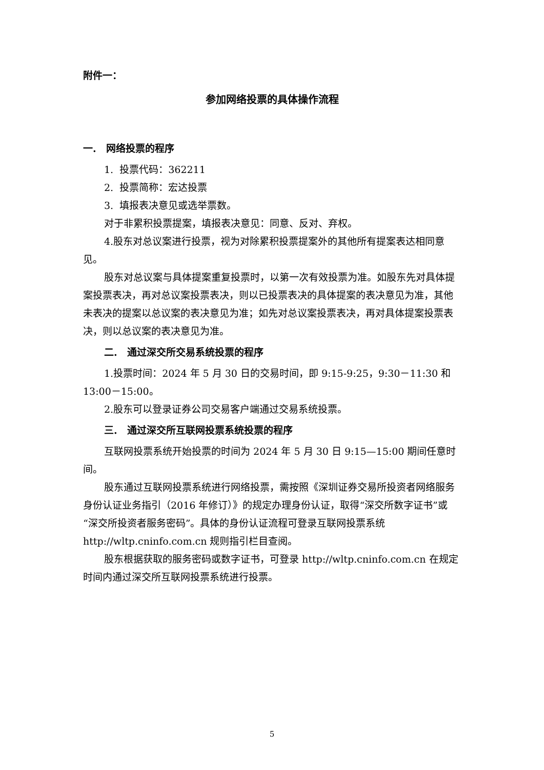附件一：
参加网络投票的具体操作流程
一. 网络投票的程序
1. 投票代码：362211
2. 投票简称：宏达投票
3. 填报表决意见或选举票数。
对于非累积投票提案，填报表决意见：同意、反对、弃权。
4.股东对总议案进行投票，视为对除累积投票提案外的其他所有提案表达相同意见。
股东对总议案与具体提案重复投票时，以第一次有效投票为准。如股东先对具体提案投票表决，再对总议案投票表决，则以已投票表决的具体提案的表决意见为准，其他未表决的提案以总议案的表决意见为准；如先对总议案投票表决，再对具体提案投票表决，则以总议案的表决意见为准。
二. 通过深交所交易系统投票的程序
1.投票时间：2024 年 5 月 30 日的交易时间，即 9:15-9:25，9:30－11:30 和 13:00－15:00。
2.股东可以登录证券公司交易客户端通过交易系统投票。
三. 通过深交所互联网投票系统投票的程序
互联网投票系统开始投票的时间为 2024 年 5 月 30 日 9:15—15:00 期间任意时间。
股东通过互联网投票系统进行网络投票，需按照《深圳证券交易所投资者网络服务身份认证业务指引（2016 年修订）》的规定办理身份认证，取得“深交所数字证书”或“深交所投资者服务密码”。具体的身份认证流程可登录互联网投票系统 http://wltp.cninfo.com.cn 规则指引栏目查阅。
股东根据获取的服务密码或数字证书，可登录 http://wltp.cninfo.com.cn 在规定时间内通过深交所互联网投票系统进行投票。
5